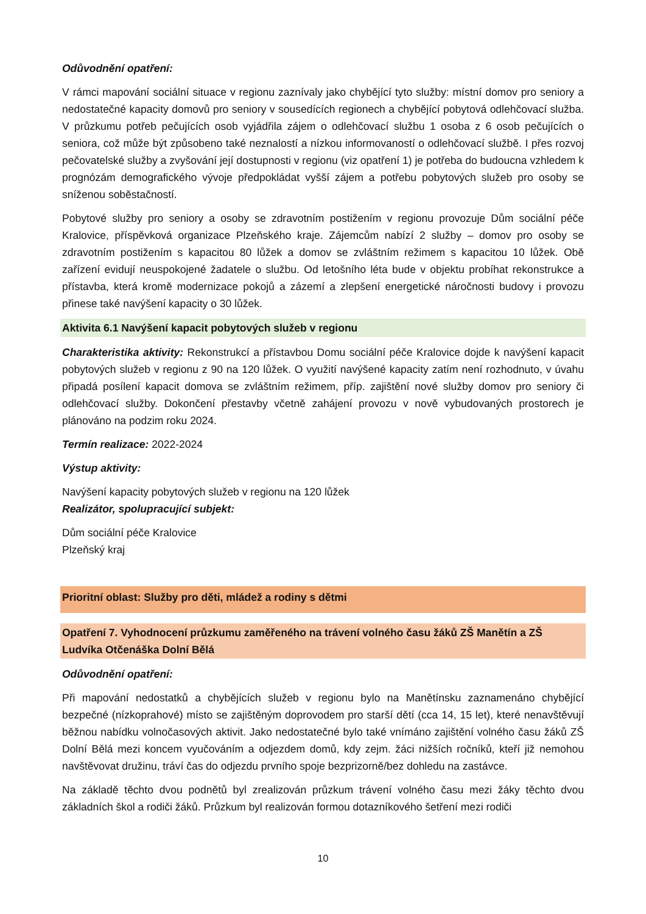Odůvodnění opatření:
V rámci mapování sociální situace v regionu zaznívaly jako chybějící tyto služby: místní domov pro seniory a nedostatečné kapacity domovů pro seniory v sousedících regionech a chybějící pobytová odlehčovací služba. V průzkumu potřeb pečujících osob vyjádřila zájem o odlehčovací službu 1 osoba z 6 osob pečujících o seniora, což může být způsobeno také neznalostí a nízkou informovaností o odlehčovací službě. I přes rozvoj pečovatelské služby a zvyšování její dostupnosti v regionu (viz opatření 1) je potřeba do budoucna vzhledem k prognózám demografického vývoje předpokládat vyšší zájem a potřebu pobytových služeb pro osoby se sníženou soběstačností.
Pobytové služby pro seniory a osoby se zdravotním postižením v regionu provozuje Dům sociální péče Kralovice, příspěvková organizace Plzeňského kraje. Zájemcům nabízí 2 služby – domov pro osoby se zdravotním postižením s kapacitou 80 lůžek a domov se zvláštním režimem s kapacitou 10 lůžek. Obě zařízení evidují neuspokojené žadatele o službu. Od letošního léta bude v objektu probíhat rekonstrukce a přístavba, která kromě modernizace pokojů a zázemí a zlepšení energetické náročnosti budovy i provozu přinese také navýšení kapacity o 30 lůžek.
Aktivita 6.1 Navýšení kapacit pobytových služeb v regionu
Charakteristika aktivity: Rekonstrukcí a přístavbou Domu sociální péče Kralovice dojde k navýšení kapacit pobytových služeb v regionu z 90 na 120 lůžek. O využití navýšené kapacity zatím není rozhodnuto, v úvahu připadá posílení kapacit domova se zvláštním režimem, příp. zajištění nové služby domov pro seniory či odlehčovací služby. Dokončení přestavby včetně zahájení provozu v nově vybudovaných prostorech je plánováno na podzim roku 2024.
Termín realizace: 2022-2024
Výstup aktivity:
Navýšení kapacity pobytových služeb v regionu na 120 lůžek
Realizátor, spolupracující subjekt:
Dům sociální péče Kralovice
Plzeňský kraj
Prioritní oblast: Služby pro děti, mládež a rodiny s dětmi
Opatření 7. Vyhodnocení průzkumu zaměřeného na trávení volného času žáků ZŠ Manětín a ZŠ Ludvíka Otčenáška Dolní Bělá
Odůvodnění opatření:
Při mapování nedostatků a chybějících služeb v regionu bylo na Manětínsku zaznamenáno chybějící bezpečné (nízkoprahové) místo se zajištěným doprovodem pro starší dětí (cca 14, 15 let), které nenavštěvují běžnou nabídku volnočasových aktivit. Jako nedostatečné bylo také vnímáno zajištění volného času žáků ZŠ Dolní Bělá mezi koncem vyučováním a odjezdem domů, kdy zejm. žáci nižších ročníků, kteří již nemohou navštěvovat družinu, tráví čas do odjezdu prvního spoje bezprizorně/bez dohledu na zastávce.
Na základě těchto dvou podnětů byl zrealizován průzkum trávení volného času mezi žáky těchto dvou základních škol a rodiči žáků. Průzkum byl realizován formou dotazníkového šetření mezi rodiči
10